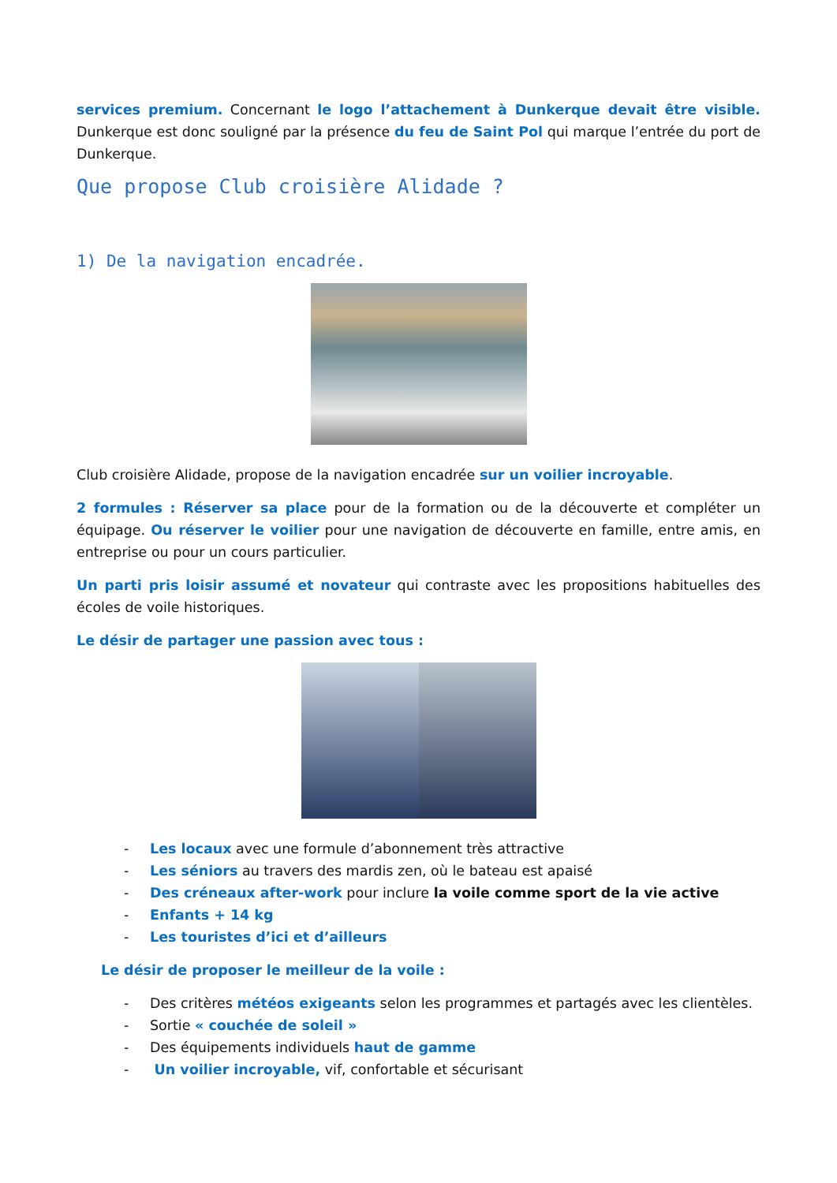services premium. Concernant le logo l’attachement à Dunkerque devait être visible. Dunkerque est donc souligné par la présence du feu de Saint Pol qui marque l’entrée du port de Dunkerque.
Que propose Club croisière Alidade ?
1) De la navigation encadrée.
Club croisière Alidade, propose de la navigation encadrée sur un voilier incroyable.
2 formules : Réserver sa place pour de la formation ou de la découverte et compléter un équipage. Ou réserver le voilier pour une navigation de découverte en famille, entre amis, en entreprise ou pour un cours particulier.
Un parti pris loisir assumé et novateur qui contraste avec les propositions habituelles des écoles de voile historiques.
Le désir de partager une passion avec tous :
- Les locaux avec une formule d’abonnement très attractive
- Les séniors au travers des mardis zen, où le bateau est apaisé
- Des créneaux after-work pour inclure la voile comme sport de la vie active
- Enfants + 14 kg
- Les touristes d’ici et d’ailleurs
Le désir de proposer le meilleur de la voile :
- Des critères météos exigeants selon les programmes et partagés avec les clientèles.
- Sortie « couchée de soleil »
- Des équipements individuels haut de gamme
- Un voilier incroyable, vif, confortable et sécurisant